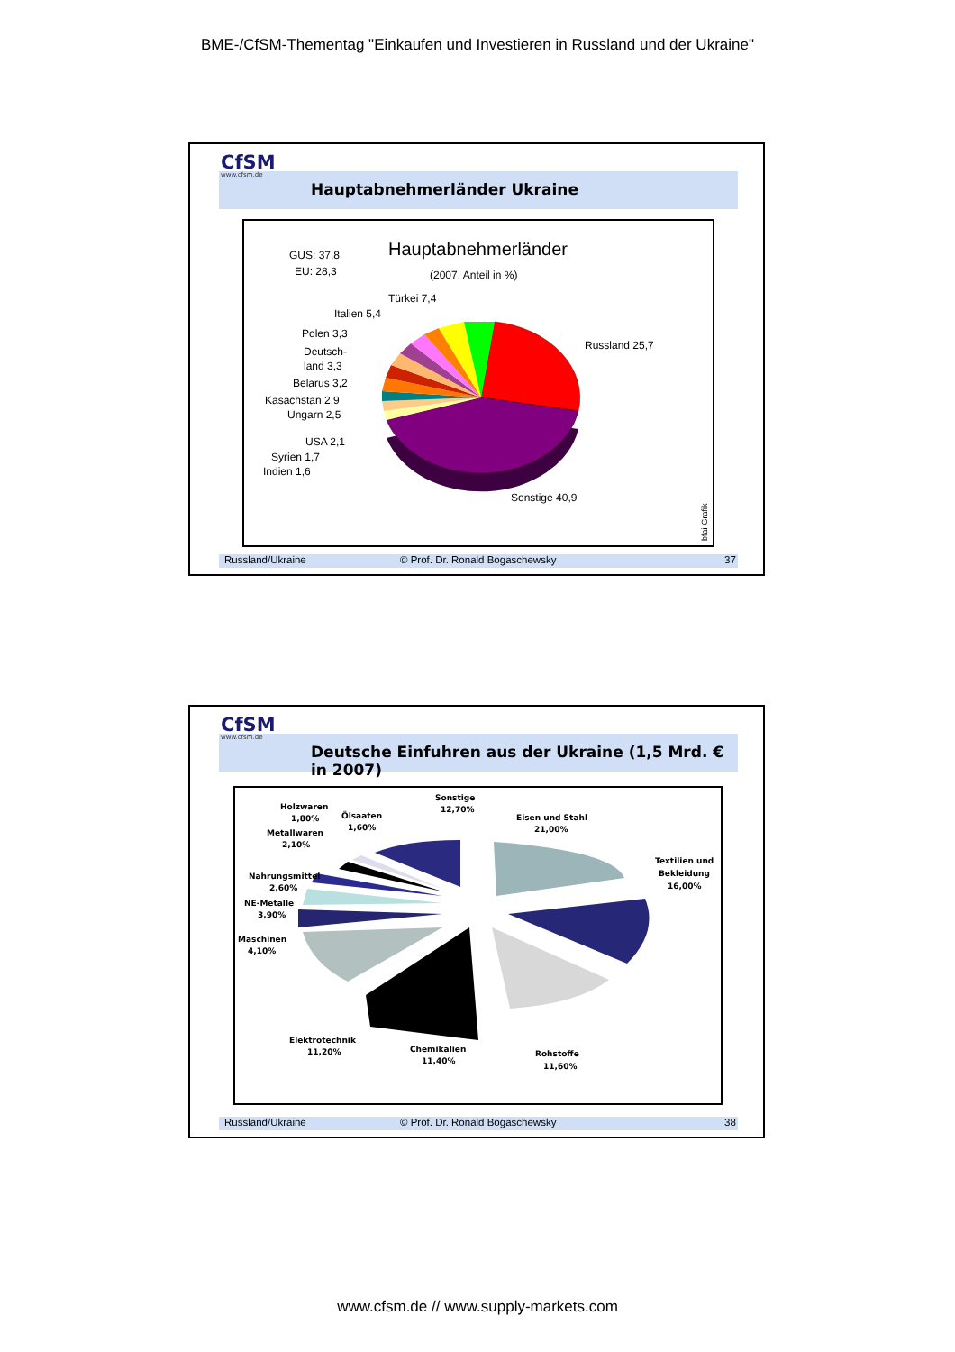BME-/CfSM-Thementag "Einkaufen und Investieren in Russland und der Ukraine"
CfSM
www.cfsm.de
Hauptabnehmerländer Ukraine
GUS: 37,8
EU: 28,3
Hauptabnehmerländer
(2007, Anteil in %)
Türkei 7,4
Italien 5,4
Polen 3,3
Deutsch-
land 3,3
Belarus 3,2
Kasachstan 2,9
Ungarn 2,5
USA 2,1
Syrien 1,7
Indien 1,6
Russland 25,7
Sonstige 40,9
bfai-Grafik
Russland/Ukraine © Prof. Dr. Ronald Bogaschewsky 37
CfSM
www.cfsm.de
Deutsche Einfuhren aus der Ukraine (1,5 Mrd. € in 2007)
Holzwaren
1,80%
Ölsaaten
1,60%
Sonstige
12,70%
Metallwaren
2,10%
Eisen und Stahl
21,00%
Nahrungsmittel
2,60%
NE-Metalle
3,90%
Textilien und
Bekleidung
16,00%
Maschinen
4,10%
Elektrotechnik
11,20%
Chemikalien
11,40%
Rohstoffe
11,60%
Russland/Ukraine © Prof. Dr. Ronald Bogaschewsky 38
www.cfsm.de // www.supply-markets.com